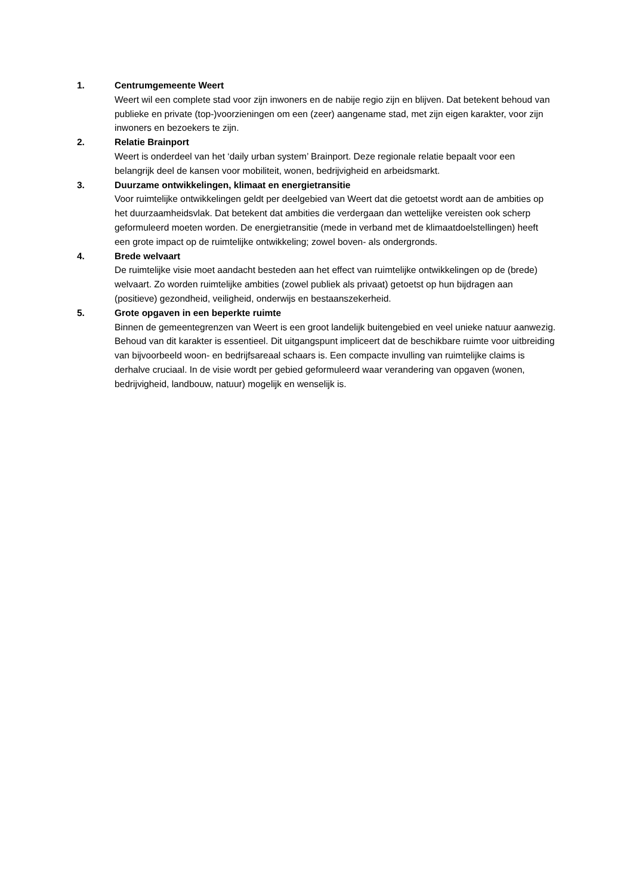1. Centrumgemeente Weert
Weert wil een complete stad voor zijn inwoners en de nabije regio zijn en blijven. Dat betekent behoud van publieke en private (top-)voorzieningen om een (zeer) aangename stad, met zijn eigen karakter, voor zijn inwoners en bezoekers te zijn.
2. Relatie Brainport
Weert is onderdeel van het ‘daily urban system’ Brainport. Deze regionale relatie bepaalt voor een belangrijk deel de kansen voor mobiliteit, wonen, bedrijvigheid en arbeidsmarkt.
3. Duurzame ontwikkelingen, klimaat en energietransitie
Voor ruimtelijke ontwikkelingen geldt per deelgebied van Weert dat die getoetst wordt aan de ambities op het duurzaamheidsvlak. Dat betekent dat ambities die verdergaan dan wettelijke vereisten ook scherp geformuleerd moeten worden. De energietransitie (mede in verband met de klimaatdoelstellingen) heeft een grote impact op de ruimtelijke ontwikkeling; zowel boven- als ondergronds.
4. Brede welvaart
De ruimtelijke visie moet aandacht besteden aan het effect van ruimtelijke ontwikkelingen op de (brede) welvaart. Zo worden ruimtelijke ambities (zowel publiek als privaat) getoetst op hun bijdragen aan (positieve) gezondheid, veiligheid, onderwijs en bestaanszekerheid.
5. Grote opgaven in een beperkte ruimte
Binnen de gemeentegrenzen van Weert is een groot landelijk buitengebied en veel unieke natuur aanwezig. Behoud van dit karakter is essentieel. Dit uitgangspunt impliceert dat de beschikbare ruimte voor uitbreiding van bijvoorbeeld woon- en bedrijfsareaal schaars is. Een compacte invulling van ruimtelijke claims is derhalve cruciaal. In de visie wordt per gebied geformuleerd waar verandering van opgaven (wonen, bedrijvigheid, landbouw, natuur) mogelijk en wenselijk is.